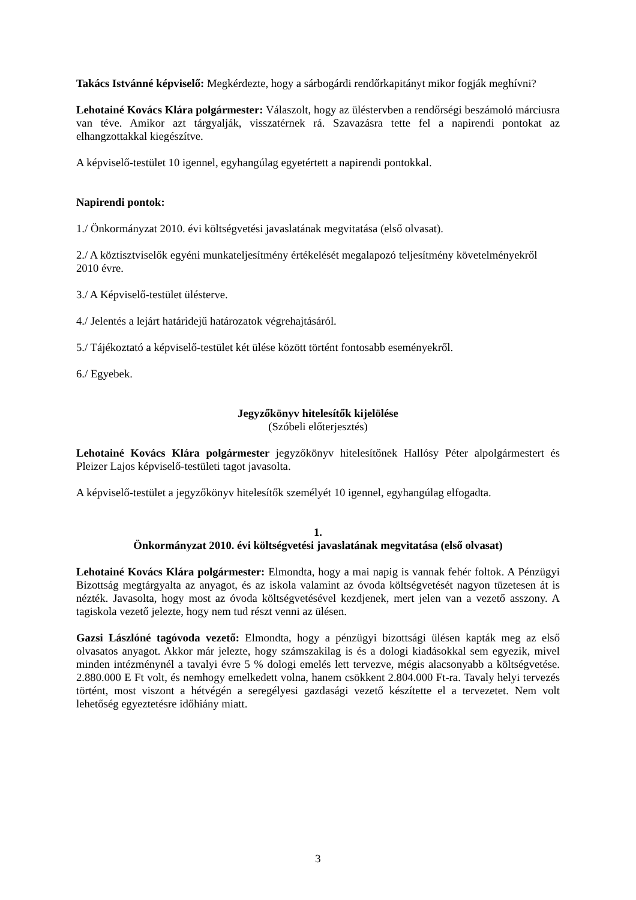Takács Istvánné képviselő: Megkérdezte, hogy a sárbogárdi rendőrkapitányt mikor fogják meghívni?
Lehotainé Kovács Klára polgármester: Válaszolt, hogy az üléstervben a rendőrségi beszámoló márciusra van téve. Amikor azt tárgyalják, visszatérnek rá. Szavazásra tette fel a napirendi pontokat az elhangzottakkal kiegészítve.
A képviselő-testület 10 igennel, egyhangúlag egyetértett a napirendi pontokkal.
Napirendi pontok:
1./ Önkormányzat 2010. évi költségvetési javaslatának megvitatása (első olvasat).
2./ A köztisztviselők egyéni munkateljesítmény értékelését megalapozó teljesítmény követelményekről 2010 évre.
3./ A Képviselő-testület ülésterve.
4./ Jelentés a lejárt határidejű határozatok végrehajtásáról.
5./ Tájékoztató a képviselő-testület két ülése között történt fontosabb eseményekről.
6./ Egyebek.
Jegyzőkönyv hitelesítők kijelölése
(Szóbeli előterjesztés)
Lehotainé Kovács Klára polgármester jegyzőkönyv hitelesítőnek Hallósy Péter alpolgármestert és Pleizer Lajos képviselő-testületi tagot javasolta.
A képviselő-testület a jegyzőkönyv hitelesítők személyét 10 igennel, egyhangúlag elfogadta.
1.
Önkormányzat 2010. évi költségvetési javaslatának megvitatása (első olvasat)
Lehotainé Kovács Klára polgármester: Elmondta, hogy a mai napig is vannak fehér foltok. A Pénzügyi Bizottság megtárgyalta az anyagot, és az iskola valamint az óvoda költségvetését nagyon tüzetesen át is nézték. Javasolta, hogy most az óvoda költségvetésével kezdjenek, mert jelen van a vezető asszony. A tagiskola vezető jelezte, hogy nem tud részt venni az ülésen.
Gazsi Lászlóné tagóvoda vezető: Elmondta, hogy a pénzügyi bizottsági ülésen kapták meg az első olvasatos anyagot. Akkor már jelezte, hogy számszakilag is és a dologi kiadásokkal sem egyezik, mivel minden intézménynél a tavalyi évre 5 % dologi emelés lett tervezve, mégis alacsonyabb a költségvetése. 2.880.000 E Ft volt, és nemhogy emelkedett volna, hanem csökkent 2.804.000 Ft-ra. Tavaly helyi tervezés történt, most viszont a hétvégén a seregélyesi gazdasági vezető készítette el a tervezetet. Nem volt lehetőség egyeztetésre időhiány miatt.
3